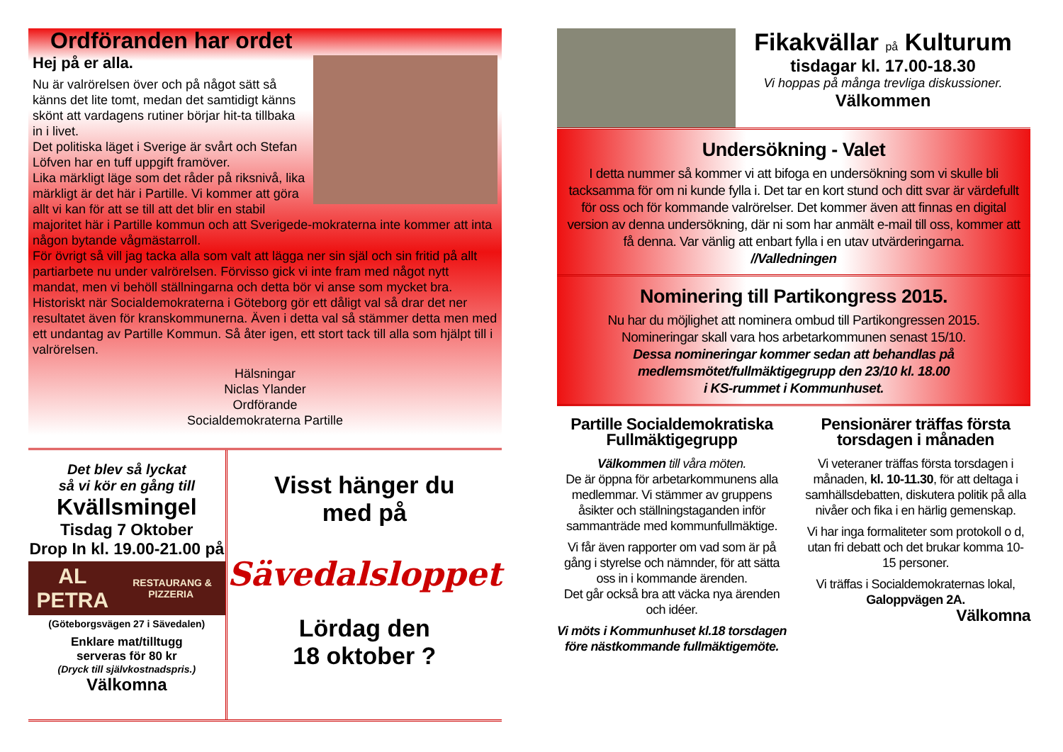Ordföranden har ordet
Hej på er alla.
Nu är valrörelsen över och på något sätt så känns det lite tomt, medan det samtidigt känns skönt att vardagens rutiner börjar hit-ta tillbaka in i livet.
Det politiska läget i Sverige är svårt och Stefan Löfven har en tuff uppgift framöver.
Lika märkligt läge som det råder på riksnivå, lika märkligt är det här i Partille. Vi kommer att göra allt vi kan för att se till att det blir en stabil majoritet här i Partille kommun och att Sverigede-mokraterna inte kommer att inta någon bytande vågmästarroll.
För övrigt så vill jag tacka alla som valt att lägga ner sin själ och sin fritid på allt partiarbete nu under valrörelsen. Förvisso gick vi inte fram med något nytt mandat, men vi behöll ställningarna och detta bör vi anse som mycket bra. Historiskt när Socialdemokraterna i Göteborg gör ett dåligt val så drar det ner resultatet även för kranskommunerna. Även i detta val så stämmer detta men med ett undantag av Partille Kommun. Så åter igen, ett stort tack till alla som hjälpt till i valrörelsen.
Hälsningar
Niclas Ylander
Ordförande
Socialdemokraterna Partille
Det blev så lyckat
så vi kör en gång till
Kvällsmingel
Tisdag 7 Oktober
Drop In kl. 19.00-21.00 på
AL PETRA RESTAURANG & PIZZERIA
(Göteborgsvägen 27 i Sävedalen)
Enklare mat/tilltugg
serveras för 80 kr
(Dryck till självkostnadspris.)
Välkomna
Visst hänger du
med på
Sävedalsloppet
Lördag den
18 oktober ?
Fikakvällar på Kulturum
tisdagar kl. 17.00-18.30
Vi hoppas på många trevliga diskussioner.
Välkommen
Undersökning - Valet
I detta nummer så kommer vi att bifoga en undersökning som vi skulle bli tacksamma för om ni kunde fylla i. Det tar en kort stund och ditt svar är värdefullt för oss och för kommande valrörelser. Det kommer även att finnas en digital version av denna undersökning, där ni som har anmält e-mail till oss, kommer att få denna. Var vänlig att enbart fylla i en utav utvärderingarna.
//Valledningen
Nominering till Partikongress 2015.
Nu har du möjlighet att nominera ombud till Partikongressen 2015.
Nomineringar skall vara hos arbetarkommunen senast 15/10.
Dessa nomineringar kommer sedan att behandlas på medlemsmötet/fullmäktigegrupp den 23/10 kl. 18.00
i KS-rummet i Kommunhuset.
Partille Socialdemokratiska Fullmäktigegrupp
Välkommen till våra möten.
De är öppna för arbetarkommunens alla medlemmar. Vi stämmer av gruppens åsikter och ställningstaganden inför sammanträde med kommunfullmäktige.
Vi får även rapporter om vad som är på gång i styrelse och nämnder, för att sätta oss in i kommande ärenden.
Det går också bra att väcka nya ärenden och idéer.
Vi möts i Kommunhuset kl.18 torsdagen före nästkommande fullmäktigemöte.
Pensionärer träffas första torsdagen i månaden
Vi veteraner träffas första torsdagen i månaden, kl. 10-11.30, för att deltaga i samhällsdebatten, diskutera politik på alla nivåer och fika i en härlig gemenskap.
Vi har inga formaliteter som protokoll o d, utan fri debatt och det brukar komma 10-15 personer.
Vi träffas i Socialdemokraternas lokal, Galoppvägen 2A.
Välkomna